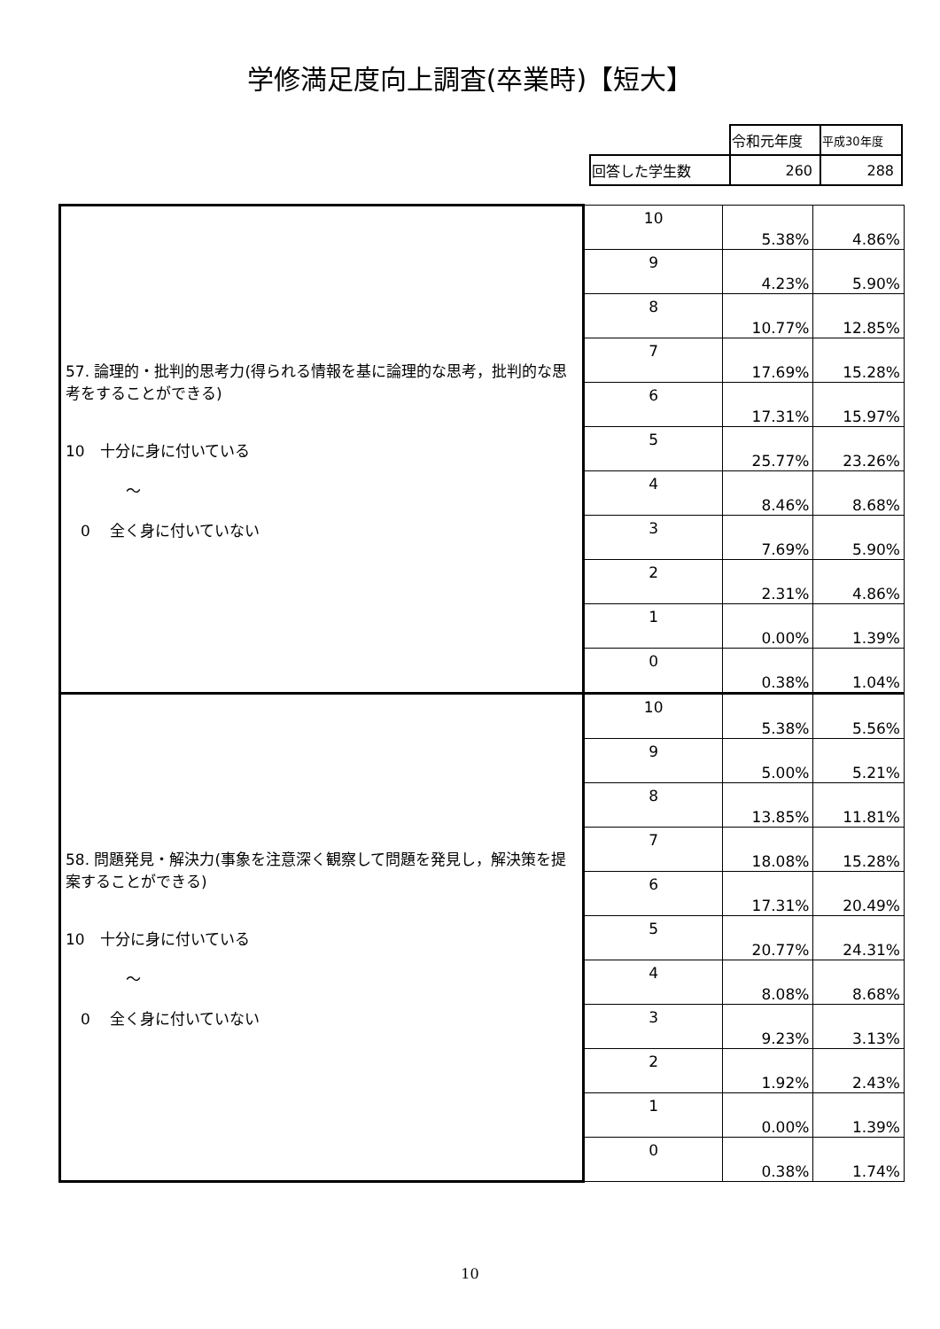学修満足度向上調査(卒業時)【短大】
| | 令和元年度 | 平成30年度 |
| 回答した学生数 | 260 | 288 |
| 57. 論理的・批判的思考力(得られる情報を基に論理的な思考，批判的な思考をすることができる) 10 十分に身に付いている ～ 0 全く身に付いていない | 10 | 5.38% | 4.86% |
| | 9 | 4.23% | 5.90% |
| | 8 | 10.77% | 12.85% |
| | 7 | 17.69% | 15.28% |
| | 6 | 17.31% | 15.97% |
| | 5 | 25.77% | 23.26% |
| | 4 | 8.46% | 8.68% |
| | 3 | 7.69% | 5.90% |
| | 2 | 2.31% | 4.86% |
| | 1 | 0.00% | 1.39% |
| | 0 | 0.38% | 1.04% |
| 58. 問題発見・解決力(事象を注意深く観察して問題を発見し，解決策を提案することができる) 10 十分に身に付いている ～ 0 全く身に付いていない | 10 | 5.38% | 5.56% |
| | 9 | 5.00% | 5.21% |
| | 8 | 13.85% | 11.81% |
| | 7 | 18.08% | 15.28% |
| | 6 | 17.31% | 20.49% |
| | 5 | 20.77% | 24.31% |
| | 4 | 8.08% | 8.68% |
| | 3 | 9.23% | 3.13% |
| | 2 | 1.92% | 2.43% |
| | 1 | 0.00% | 1.39% |
| | 0 | 0.38% | 1.74% |
10